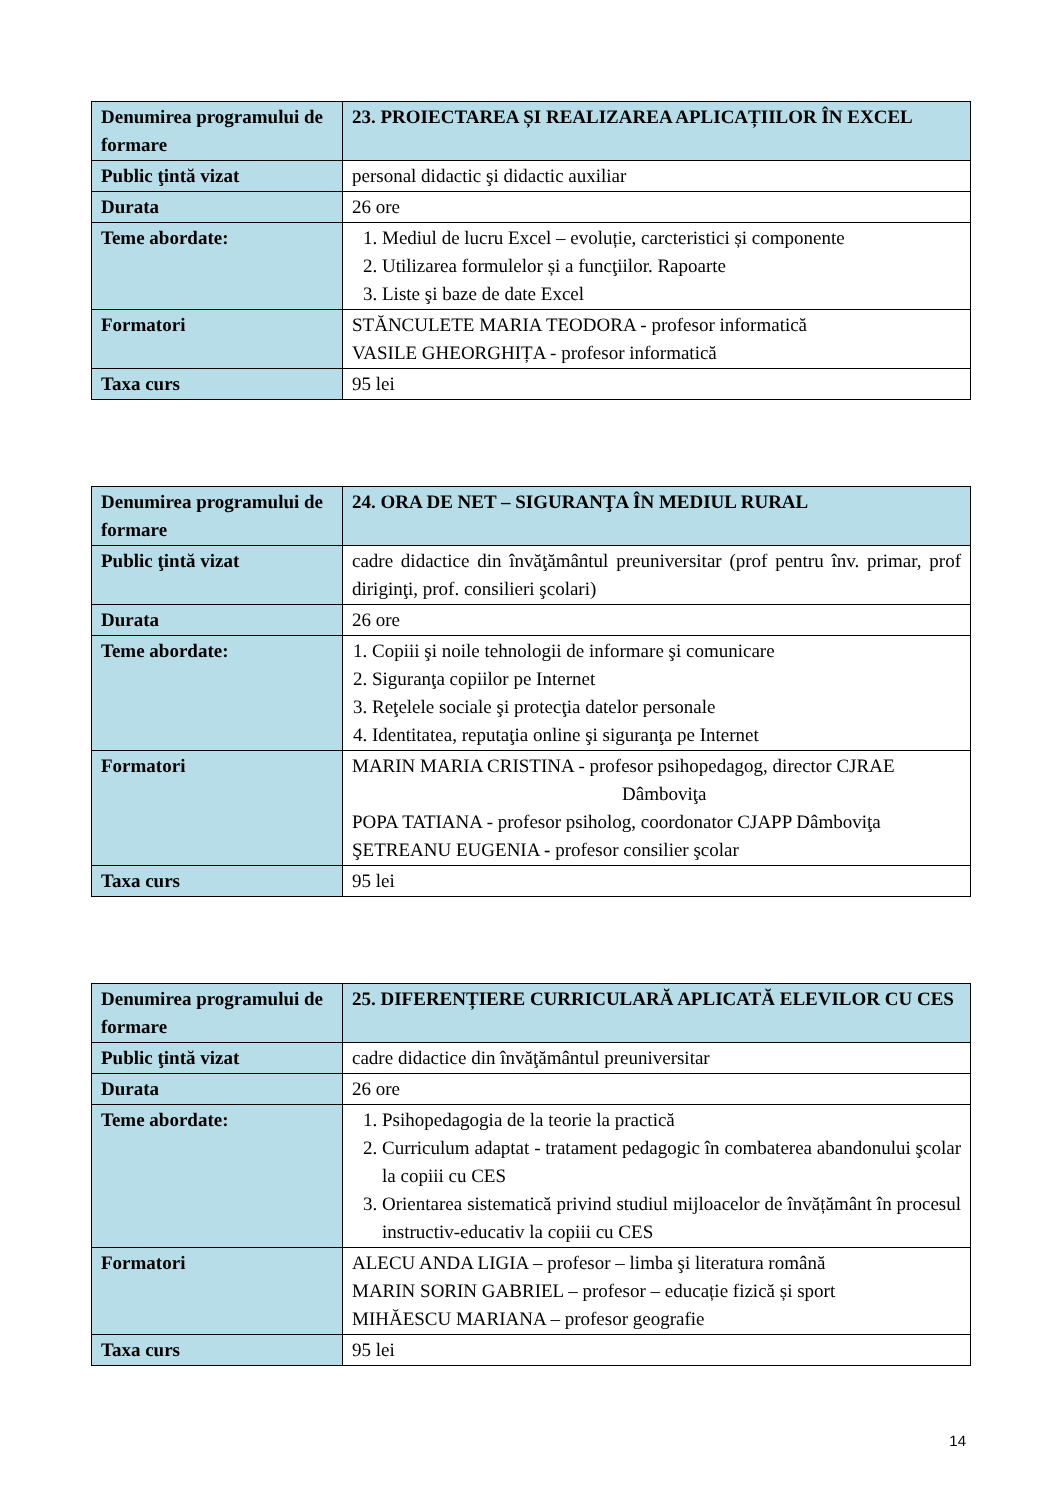| Denumirea programului de formare | 23. PROIECTAREA ȘI REALIZAREA APLICAȚIILOR ÎN EXCEL |
| Public ţintă vizat | personal didactic şi didactic auxiliar |
| Durata | 26 ore |
| Teme abordate: | 1. Mediul de lucru Excel – evoluție, carcteristici și componente 2. Utilizarea formulelor și a funcţiilor. Rapoarte 3. Liste şi baze de date Excel |
| Formatori | STĂNCULETE MARIA TEODORA - profesor informatică VASILE GHEORGHIȚA - profesor informatică |
| Taxa curs | 95 lei |
| Denumirea programului de formare | 24. ORA DE NET – SIGURANŢA ÎN MEDIUL RURAL |
| Public ţintă vizat | cadre didactice din învăţământul preuniversitar (prof pentru înv. primar, prof diriginţi, prof. consilieri şcolari) |
| Durata | 26 ore |
| Teme abordate: | 1. Copiii şi noile tehnologii de informare şi comunicare 2. Siguranţa copiilor pe Internet 3. Reţelele sociale şi protecţia datelor personale 4. Identitatea, reputaţia online şi siguranţa pe Internet |
| Formatori | MARIN MARIA CRISTINA - profesor psihopedagog, director CJRAE Dâmboviţa POPA TATIANA - profesor psiholog, coordonator CJAPP Dâmboviţa ŞETREANU EUGENIA - profesor consilier şcolar |
| Taxa curs | 95 lei |
| Denumirea programului de formare | 25. DIFERENȚIERE CURRICULARĂ APLICATĂ ELEVILOR CU CES |
| Public ţintă vizat | cadre didactice din învăţământul preuniversitar |
| Durata | 26 ore |
| Teme abordate: | 1. Psihopedagogia de la teorie la practică 2. Curriculum adaptat - tratament pedagogic în combaterea abandonului şcolar la copiii cu CES 3. Orientarea sistematică privind studiul mijloacelor de învățământ în procesul instructiv-educativ la copiii cu CES |
| Formatori | ALECU ANDA LIGIA – profesor – limba şi literatura română MARIN SORIN GABRIEL – profesor – educație fizică și sport MIHĂESCU MARIANA – profesor geografie |
| Taxa curs | 95 lei |
14